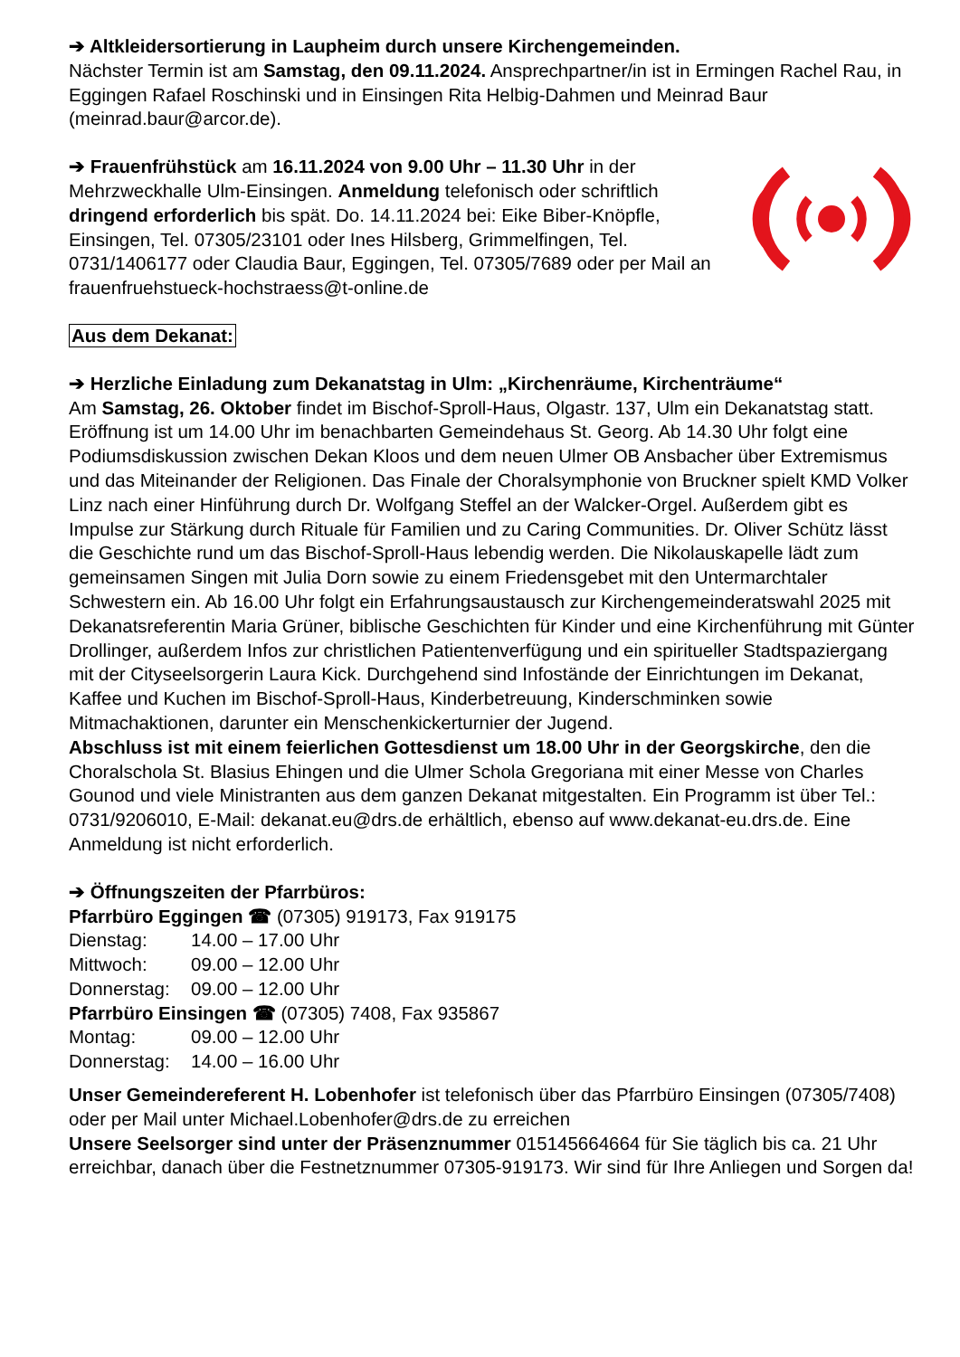➔ Altkleidersortierung in Laupheim durch unsere Kirchengemeinden.
Nächster Termin ist am Samstag, den 09.11.2024. Ansprechpartner/in ist in Ermingen Rachel Rau, in Eggingen Rafael Roschinski und in Einsingen Rita Helbig-Dahmen und Meinrad Baur (meinrad.baur@arcor.de).
➔ Frauenfrühstück am 16.11.2024 von 9.00 Uhr – 11.30 Uhr in der Mehrzweckhalle Ulm-Einsingen. Anmeldung telefonisch oder schriftlich dringend erforderlich bis spät. Do. 14.11.2024 bei: Eike Biber-Knöpfle, Einsingen, Tel. 07305/23101 oder Ines Hilsberg, Grimmelfingen, Tel. 0731/1406177 oder Claudia Baur, Eggingen, Tel. 07305/7689 oder per Mail an frauenfruehstueck-hochstraess@t-online.de
Aus dem Dekanat:
➔ Herzliche Einladung zum Dekanatstag in Ulm: „Kirchenräume, Kirchenträume“
Am Samstag, 26. Oktober findet im Bischof-Sproll-Haus, Olgastr. 137, Ulm ein Dekanatstag statt. Eröffnung ist um 14.00 Uhr im benachbarten Gemeindehaus St. Georg. Ab 14.30 Uhr folgt eine Podiumsdiskussion zwischen Dekan Kloos und dem neuen Ulmer OB Ansbacher über Extremismus und das Miteinander der Religionen. Das Finale der Choralsymphonie von Bruckner spielt KMD Volker Linz nach einer Hinführung durch Dr. Wolfgang Steffel an der Walcker-Orgel. Außerdem gibt es Impulse zur Stärkung durch Rituale für Familien und zu Caring Communities. Dr. Oliver Schütz lässt die Geschichte rund um das Bischof-Sproll-Haus lebendig werden. Die Nikolauskapelle lädt zum gemeinsamen Singen mit Julia Dorn sowie zu einem Friedensgebet mit den Untermarchtaler Schwestern ein. Ab 16.00 Uhr folgt ein Erfahrungsaustausch zur Kirchengemeinderatswahl 2025 mit Dekanatsreferentin Maria Grüner, biblische Geschichten für Kinder und eine Kirchenführung mit Günter Drollinger, außerdem Infos zur christlichen Patientenverfügung und ein spiritueller Stadtspaziergang mit der Cityseelsorgerin Laura Kick. Durchgehend sind Infostände der Einrichtungen im Dekanat, Kaffee und Kuchen im Bischof-Sproll-Haus, Kinderbetreuung, Kinderschminken sowie Mitmachaktionen, darunter ein Menschenkickerturnier der Jugend.
Abschluss ist mit einem feierlichen Gottesdienst um 18.00 Uhr in der Georgskirche, den die Choralschola St. Blasius Ehingen und die Ulmer Schola Gregoriana mit einer Messe von Charles Gounod und viele Ministranten aus dem ganzen Dekanat mitgestalten. Ein Programm ist über Tel.: 0731/9206010, E-Mail: dekanat.eu@drs.de erhältlich, ebenso auf www.dekanat-eu.drs.de. Eine Anmeldung ist nicht erforderlich.
➔ Öffnungszeiten der Pfarrbüros:
Pfarrbüro Eggingen ☎ (07305) 919173, Fax 919175
Dienstag: 14.00 – 17.00 Uhr
Mittwoch: 09.00 – 12.00 Uhr
Donnerstag: 09.00 – 12.00 Uhr
Pfarrbüro Einsingen ☎ (07305) 7408, Fax 935867
Montag: 09.00 – 12.00 Uhr
Donnerstag: 14.00 – 16.00 Uhr
Unser Gemeindereferent H. Lobenhofer ist telefonisch über das Pfarrbüro Einsingen (07305/7408) oder per Mail unter Michael.Lobenhofer@drs.de zu erreichen
Unsere Seelsorger sind unter der Präsenznummer 015145664664 für Sie täglich bis ca. 21 Uhr erreichbar, danach über die Festnetznummer 07305-919173. Wir sind für Ihre Anliegen und Sorgen da!